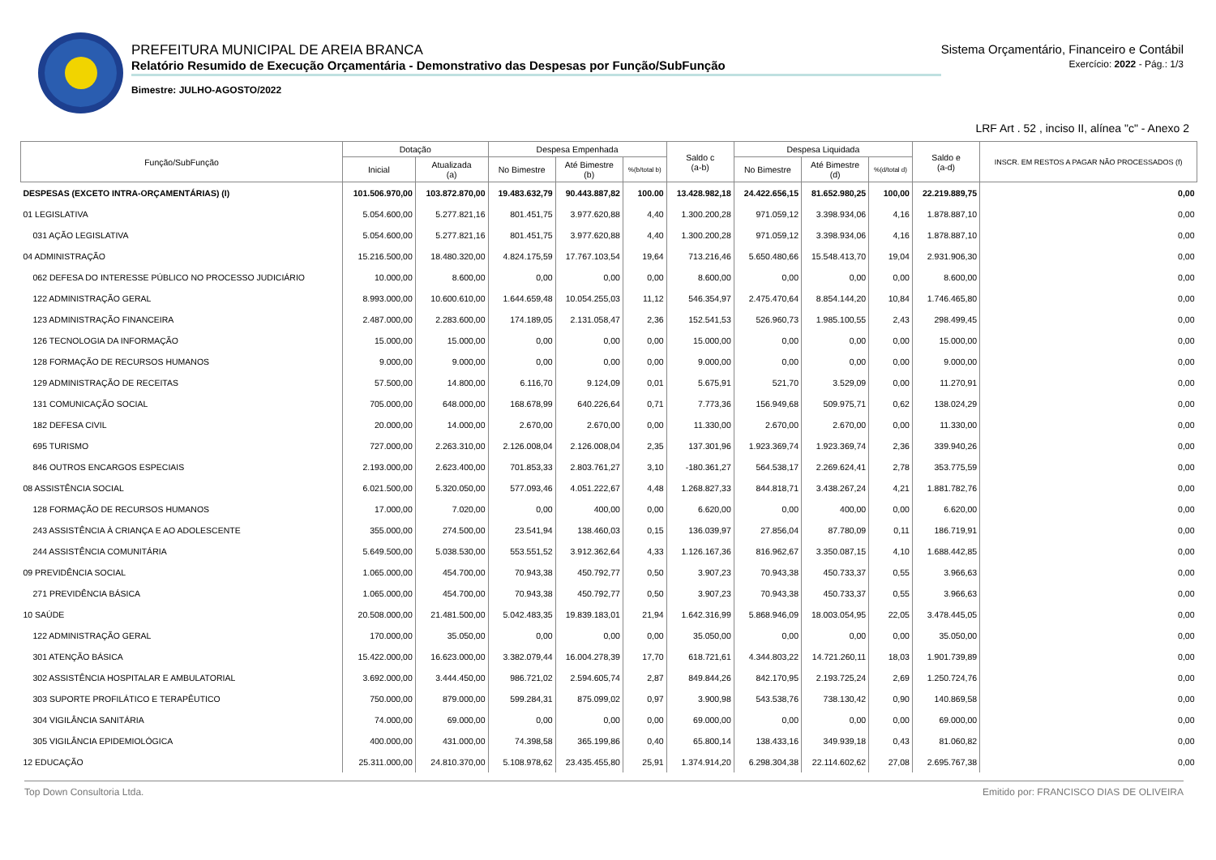PREFEITURA MUNICIPAL DE AREIA BRANCA
Relatório Resumido de Execução Orçamentária - Demonstrativo das Despesas por Função/SubFunção
Bimestre: JULHO-AGOSTO/2022
Sistema Orçamentário, Financeiro e Contábil
Exercício: 2022 - Pág.: 1/3
LRF Art . 52 , inciso II, alínea "c" - Anexo 2
| Função/SubFunção | Dotação | | Despesa Empenhada | | | Saldo c (a-b) | Despesa Liquidada | | | Saldo e (a-d) | INSCR. EM RESTOS A PAGAR NÃO PROCESSADOS (f) |
| --- | --- | --- | --- | --- | --- | --- | --- | --- | --- | --- | --- |
| | Inicial | Atualizada (a) | No Bimestre | Até Bimestre (b) | %(b/total b) | | No Bimestre | Até Bimestre (d) | %(d/total d) | | |
| DESPESAS (EXCETO INTRA-ORÇAMENTÁRIAS) (I) | 101.506.970,00 | 103.872.870,00 | 19.483.632,79 | 90.443.887,82 | 100.00 | 13.428.982,18 | 24.422.656,15 | 81.652.980,25 | 100,00 | 22.219.889,75 | 0,00 |
| 01 LEGISLATIVA | 5.054.600,00 | 5.277.821,16 | 801.451,75 | 3.977.620,88 | 4,40 | 1.300.200,28 | 971.059,12 | 3.398.934,06 | 4,16 | 1.878.887,10 | 0,00 |
| 031 AÇÃO LEGISLATIVA | 5.054.600,00 | 5.277.821,16 | 801.451,75 | 3.977.620,88 | 4,40 | 1.300.200,28 | 971.059,12 | 3.398.934,06 | 4,16 | 1.878.887,10 | 0,00 |
| 04 ADMINISTRAÇÃO | 15.216.500,00 | 18.480.320,00 | 4.824.175,59 | 17.767.103,54 | 19,64 | 713.216,46 | 5.650.480,66 | 15.548.413,70 | 19,04 | 2.931.906,30 | 0,00 |
| 062 DEFESA DO INTERESSE PÚBLICO NO PROCESSO JUDICIÁRIO | 10.000,00 | 8.600,00 | 0,00 | 0,00 | 0,00 | 8.600,00 | 0,00 | 0,00 | 0,00 | 8.600,00 | 0,00 |
| 122 ADMINISTRAÇÃO GERAL | 8.993.000,00 | 10.600.610,00 | 1.644.659,48 | 10.054.255,03 | 11,12 | 546.354,97 | 2.475.470,64 | 8.854.144,20 | 10,84 | 1.746.465,80 | 0,00 |
| 123 ADMINISTRAÇÃO FINANCEIRA | 2.487.000,00 | 2.283.600,00 | 174.189,05 | 2.131.058,47 | 2,36 | 152.541,53 | 526.960,73 | 1.985.100,55 | 2,43 | 298.499,45 | 0,00 |
| 126 TECNOLOGIA DA INFORMAÇÃO | 15.000,00 | 15.000,00 | 0,00 | 0,00 | 0,00 | 15.000,00 | 0,00 | 0,00 | 0,00 | 15.000,00 | 0,00 |
| 128 FORMAÇÃO DE RECURSOS HUMANOS | 9.000,00 | 9.000,00 | 0,00 | 0,00 | 0,00 | 9.000,00 | 0,00 | 0,00 | 0,00 | 9.000,00 | 0,00 |
| 129 ADMINISTRAÇÃO DE RECEITAS | 57.500,00 | 14.800,00 | 6.116,70 | 9.124,09 | 0,01 | 5.675,91 | 521,70 | 3.529,09 | 0,00 | 11.270,91 | 0,00 |
| 131 COMUNICAÇÃO SOCIAL | 705.000,00 | 648.000,00 | 168.678,99 | 640.226,64 | 0,71 | 7.773,36 | 156.949,68 | 509.975,71 | 0,62 | 138.024,29 | 0,00 |
| 182 DEFESA CIVIL | 20.000,00 | 14.000,00 | 2.670,00 | 2.670,00 | 0,00 | 11.330,00 | 2.670,00 | 2.670,00 | 0,00 | 11.330,00 | 0,00 |
| 695 TURISMO | 727.000,00 | 2.263.310,00 | 2.126.008,04 | 2.126.008,04 | 2,35 | 137.301,96 | 1.923.369,74 | 1.923.369,74 | 2,36 | 339.940,26 | 0,00 |
| 846 OUTROS ENCARGOS ESPECIAIS | 2.193.000,00 | 2.623.400,00 | 701.853,33 | 2.803.761,27 | 3,10 | -180.361,27 | 564.538,17 | 2.269.624,41 | 2,78 | 353.775,59 | 0,00 |
| 08 ASSISTÊNCIA SOCIAL | 6.021.500,00 | 5.320.050,00 | 577.093,46 | 4.051.222,67 | 4,48 | 1.268.827,33 | 844.818,71 | 3.438.267,24 | 4,21 | 1.881.782,76 | 0,00 |
| 128 FORMAÇÃO DE RECURSOS HUMANOS | 17.000,00 | 7.020,00 | 0,00 | 400,00 | 0,00 | 6.620,00 | 0,00 | 400,00 | 0,00 | 6.620,00 | 0,00 |
| 243 ASSISTÊNCIA À CRIANÇA E AO ADOLESCENTE | 355.000,00 | 274.500,00 | 23.541,94 | 138.460,03 | 0,15 | 136.039,97 | 27.856,04 | 87.780,09 | 0,11 | 186.719,91 | 0,00 |
| 244 ASSISTÊNCIA COMUNITÁRIA | 5.649.500,00 | 5.038.530,00 | 553.551,52 | 3.912.362,64 | 4,33 | 1.126.167,36 | 816.962,67 | 3.350.087,15 | 4,10 | 1.688.442,85 | 0,00 |
| 09 PREVIDÊNCIA SOCIAL | 1.065.000,00 | 454.700,00 | 70.943,38 | 450.792,77 | 0,50 | 3.907,23 | 70.943,38 | 450.733,37 | 0,55 | 3.966,63 | 0,00 |
| 271 PREVIDÊNCIA BÁSICA | 1.065.000,00 | 454.700,00 | 70.943,38 | 450.792,77 | 0,50 | 3.907,23 | 70.943,38 | 450.733,37 | 0,55 | 3.966,63 | 0,00 |
| 10 SAÚDE | 20.508.000,00 | 21.481.500,00 | 5.042.483,35 | 19.839.183,01 | 21,94 | 1.642.316,99 | 5.868.946,09 | 18.003.054,95 | 22,05 | 3.478.445,05 | 0,00 |
| 122 ADMINISTRAÇÃO GERAL | 170.000,00 | 35.050,00 | 0,00 | 0,00 | 0,00 | 35.050,00 | 0,00 | 0,00 | 0,00 | 35.050,00 | 0,00 |
| 301 ATENÇÃO BÁSICA | 15.422.000,00 | 16.623.000,00 | 3.382.079,44 | 16.004.278,39 | 17,70 | 618.721,61 | 4.344.803,22 | 14.721.260,11 | 18,03 | 1.901.739,89 | 0,00 |
| 302 ASSISTÊNCIA HOSPITALAR E AMBULATORIAL | 3.692.000,00 | 3.444.450,00 | 986.721,02 | 2.594.605,74 | 2,87 | 849.844,26 | 842.170,95 | 2.193.725,24 | 2,69 | 1.250.724,76 | 0,00 |
| 303 SUPORTE PROFILÁTICO E TERAPÊUTICO | 750.000,00 | 879.000,00 | 599.284,31 | 875.099,02 | 0,97 | 3.900,98 | 543.538,76 | 738.130,42 | 0,90 | 140.869,58 | 0,00 |
| 304 VIGILÂNCIA SANITÁRIA | 74.000,00 | 69.000,00 | 0,00 | 0,00 | 0,00 | 69.000,00 | 0,00 | 0,00 | 0,00 | 69.000,00 | 0,00 |
| 305 VIGILÂNCIA EPIDEMIOLÓGICA | 400.000,00 | 431.000,00 | 74.398,58 | 365.199,86 | 0,40 | 65.800,14 | 138.433,16 | 349.939,18 | 0,43 | 81.060,82 | 0,00 |
| 12 EDUCAÇÃO | 25.311.000,00 | 24.810.370,00 | 5.108.978,62 | 23.435.455,80 | 25,91 | 1.374.914,20 | 6.298.304,38 | 22.114.602,62 | 27,08 | 2.695.767,38 | 0,00 |
Top Down Consultoria Ltda. Emitido por: FRANCISCO DIAS DE OLIVEIRA